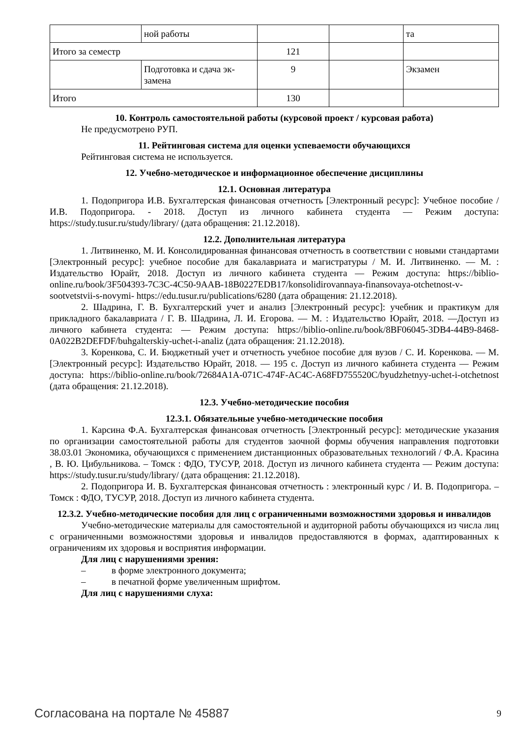| | ной работы | | | та |
| Итого за семестр | | 121 | | |
| | Подготовка и сдача эк-замена | 9 | | Экзамен |
| Итого | | 130 | | |
10. Контроль самостоятельной работы (курсовой проект / курсовая работа)
Не предусмотрено РУП.
11. Рейтинговая система для оценки успеваемости обучающихся
Рейтинговая система не используется.
12. Учебно-методическое и информационное обеспечение дисциплины
12.1. Основная литература
1. Подопригора И.В. Бухгалтерская финансовая отчетность [Электронный ресурс]: Учебное пособие / И.В. Подопригора. - 2018. Доступ из личного кабинета студента — Режим доступа: https://study.tusur.ru/study/library/ (дата обращения: 21.12.2018).
12.2. Дополнительная литература
1. Литвиненко, М. И. Консолидированная финансовая отчетность в соответствии с новыми стандартами [Электронный ресурс]: учебное пособие для бакалавриата и магистратуры / М. И. Литвиненко. — М. : Издательство Юрайт, 2018. Доступ из личного кабинета студента — Режим доступа: https://biblio-online.ru/book/3F504393-7C3C-4C50-9AAB-18B0227EDB17/konsolidirovannaya-finansovaya-otchetnost-v-sootvetstvii-s-novymi- https://edu.tusur.ru/publications/6280 (дата обращения: 21.12.2018).
2. Шадрина, Г. В. Бухгалтерский учет и анализ [Электронный ресурс]: учебник и практикум для прикладного бакалавриата / Г. В. Шадрина, Л. И. Егорова. — М. : Издательство Юрайт, 2018. —Доступ из личного кабинета студента: — Режим доступа: https://biblio-online.ru/book/8BF06045-3DB4-44B9-8468-0A022B2DEFDF/buhgalterskiy-uchet-i-analiz (дата обращения: 21.12.2018).
3. Коренкова, С. И. Бюджетный учет и отчетность учебное пособие для вузов / С. И. Коренкова. — М. [Электронный ресурс]: Издательство Юрайт, 2018. — 195 с. Доступ из личного кабинета студента — Режим доступа: https://biblio-online.ru/book/72684A1A-071C-474F-AC4C-A68FD755520C/byudzhetnyy-uchet-i-otchetnost (дата обращения: 21.12.2018).
12.3. Учебно-методические пособия
12.3.1. Обязательные учебно-методические пособия
1. Карсина Ф.А. Бухгалтерская финансовая отчетность [Электронный ресурс]: методические указания по организации самостоятельной работы для студентов заочной формы обучения направления подготовки 38.03.01 Экономика, обучающихся с применением дистанционных образовательных технологий / Ф.А. Красина , В. Ю. Цибульникова. – Томск : ФДО, ТУСУР, 2018. Доступ из личного кабинета студента — Режим доступа: https://study.tusur.ru/study/library/ (дата обращения: 21.12.2018).
2. Подопригора И. В. Бухгалтерская финансовая отчетность : электронный курс / И. В. Подопригора. – Томск : ФДО, ТУСУР, 2018. Доступ из личного кабинета студента.
12.3.2. Учебно-методические пособия для лиц с ограниченными возможностями здоровья и инвалидов
Учебно-методические материалы для самостоятельной и аудиторной работы обучающихся из числа лиц с ограниченными возможностями здоровья и инвалидов предоставляются в формах, адаптированных к ограничениям их здоровья и восприятия информации.
Для лиц с нарушениями зрения:
– в форме электронного документа;
– в печатной форме увеличенным шрифтом.
Для лиц с нарушениями слуха:
Согласована на портале № 45887 9